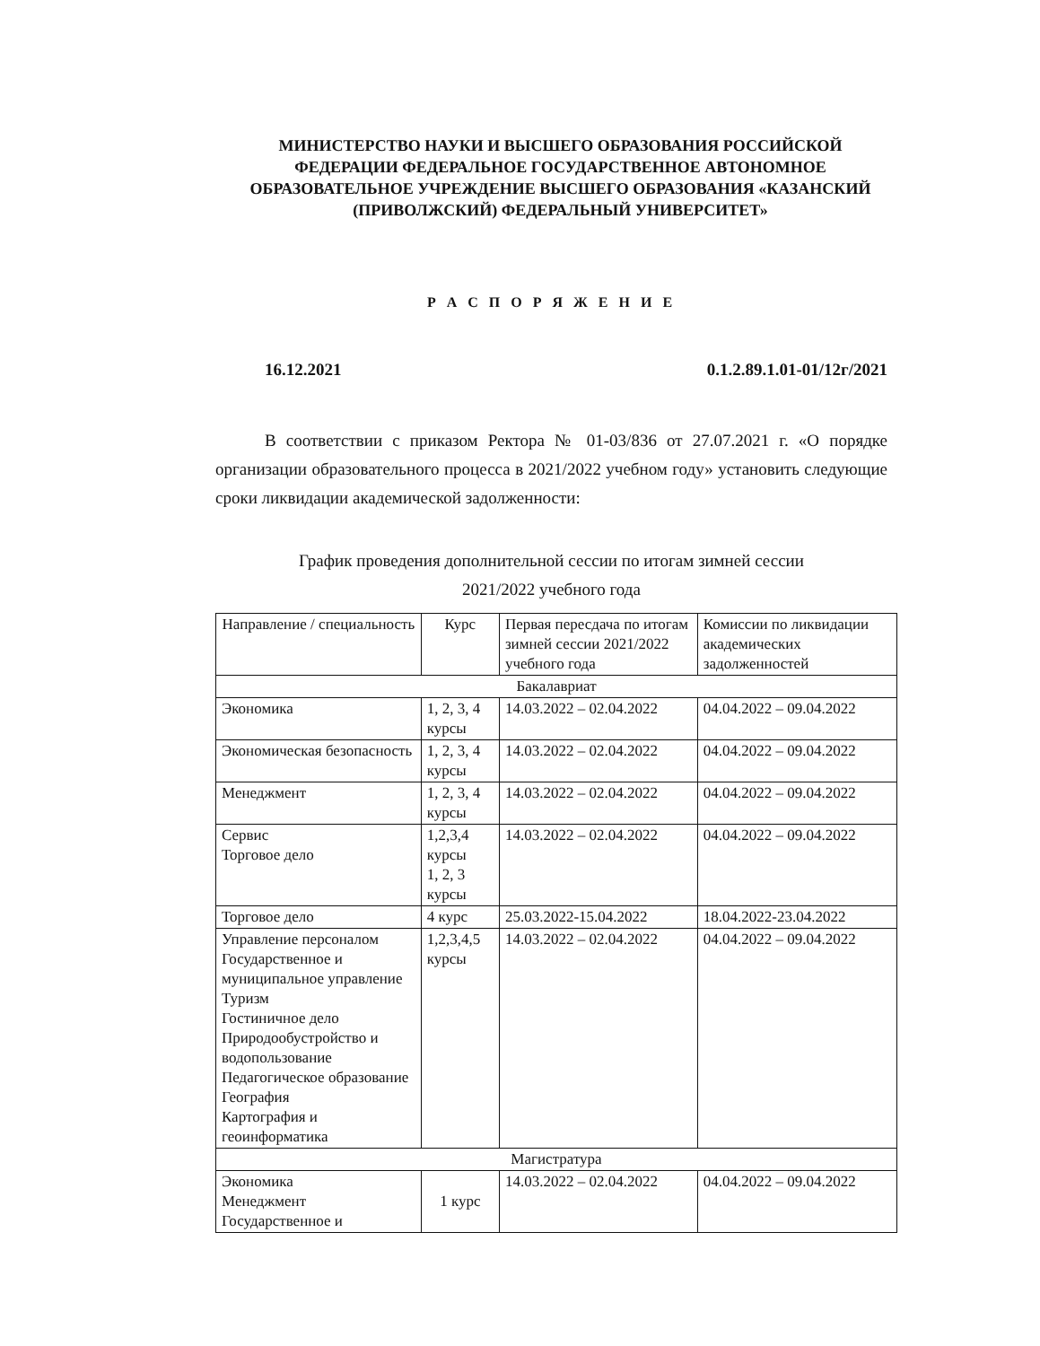МИНИСТЕРСТВО НАУКИ И ВЫСШЕГО ОБРАЗОВАНИЯ РОССИЙСКОЙ ФЕДЕРАЦИИ ФЕДЕРАЛЬНОЕ ГОСУДАРСТВЕННОЕ АВТОНОМНОЕ ОБРАЗОВАТЕЛЬНОЕ УЧРЕЖДЕНИЕ ВЫСШЕГО ОБРАЗОВАНИЯ «КАЗАНСКИЙ (ПРИВОЛЖСКИЙ) ФЕДЕРАЛЬНЫЙ УНИВЕРСИТЕТ»
Р А С П О Р Я Ж Е Н И Е
16.12.2021 0.1.2.89.1.01-01/12г/2021
В соответствии с приказом Ректора № 01-03/836 от 27.07.2021 г. «О порядке организации образовательного процесса в 2021/2022 учебном году» установить следующие сроки ликвидации академической задолженности:
График проведения дополнительной сессии по итогам зимней сессии
2021/2022 учебного года
| Направление / специальность | Курс | Первая пересдача по итогам зимней сессии 2021/2022 учебного года | Комиссии по ликвидации академических задолженностей |
| --- | --- | --- | --- |
| Бакалавриат | | | |
| Экономика | 1, 2, 3, 4 курсы | 14.03.2022 – 02.04.2022 | 04.04.2022 – 09.04.2022 |
| Экономическая безопасность | 1, 2, 3, 4 курсы | 14.03.2022 – 02.04.2022 | 04.04.2022 – 09.04.2022 |
| Менеджмент | 1, 2, 3, 4 курсы | 14.03.2022 – 02.04.2022 | 04.04.2022 – 09.04.2022 |
| Сервис Торговое дело | 1,2,3,4 курсы 1, 2, 3 курсы | 14.03.2022 – 02.04.2022 | 04.04.2022 – 09.04.2022 |
| Торговое дело | 4 курс | 25.03.2022-15.04.2022 | 18.04.2022-23.04.2022 |
| Управление персоналом Государственное и муниципальное управление Туризм Гостиничное дело Природообустройство и водопользование Педагогическое образование География Картография и геоинформатика | 1,2,3,4,5 курсы | 14.03.2022 – 02.04.2022 | 04.04.2022 – 09.04.2022 |
| Магистратура | | | |
| Экономика Менеджмент Государственное и | 1 курс | 14.03.2022 – 02.04.2022 | 04.04.2022 – 09.04.2022 |